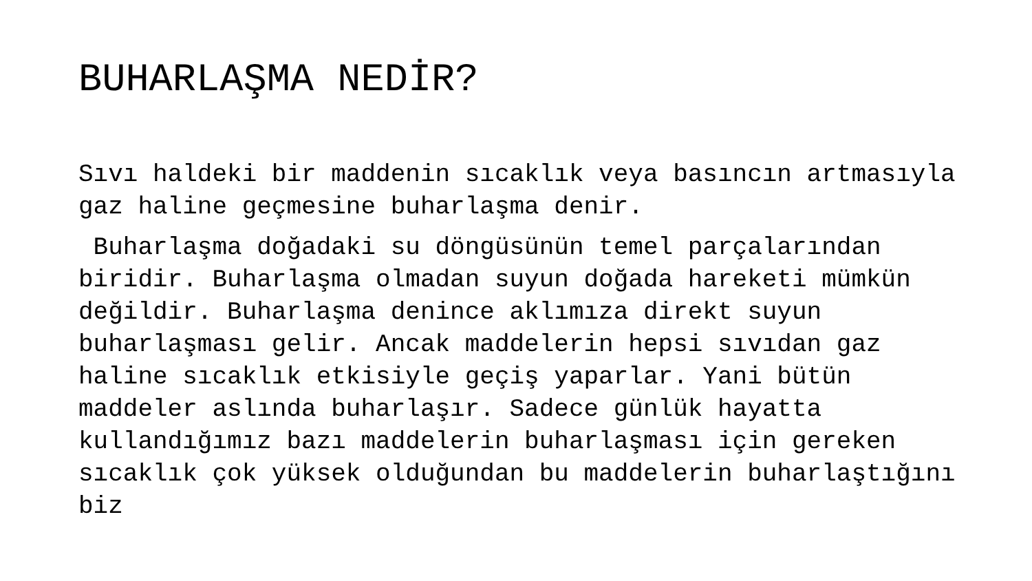BUHARLAŞMA NEDİR?
Sıvı haldeki bir maddenin sıcaklık veya basıncın artmasıyla gaz haline geçmesine buharlaşma denir.
Buharlaşma doğadaki su döngüsünün temel parçalarından biridir. Buharlaşma olmadan suyun doğada hareketi mümkün değildir. Buharlaşma denince aklımıza direkt suyun buharlaşması gelir. Ancak maddelerin hepsi sıvıdan gaz haline sıcaklık etkisiyle geçiş yaparlar. Yani bütün maddeler aslında buharlaşır. Sadece günlük hayatta kullandığımız bazı maddelerin buharlaşması için gereken sıcaklık çok yüksek olduğundan bu maddelerin buharlaştığını biz